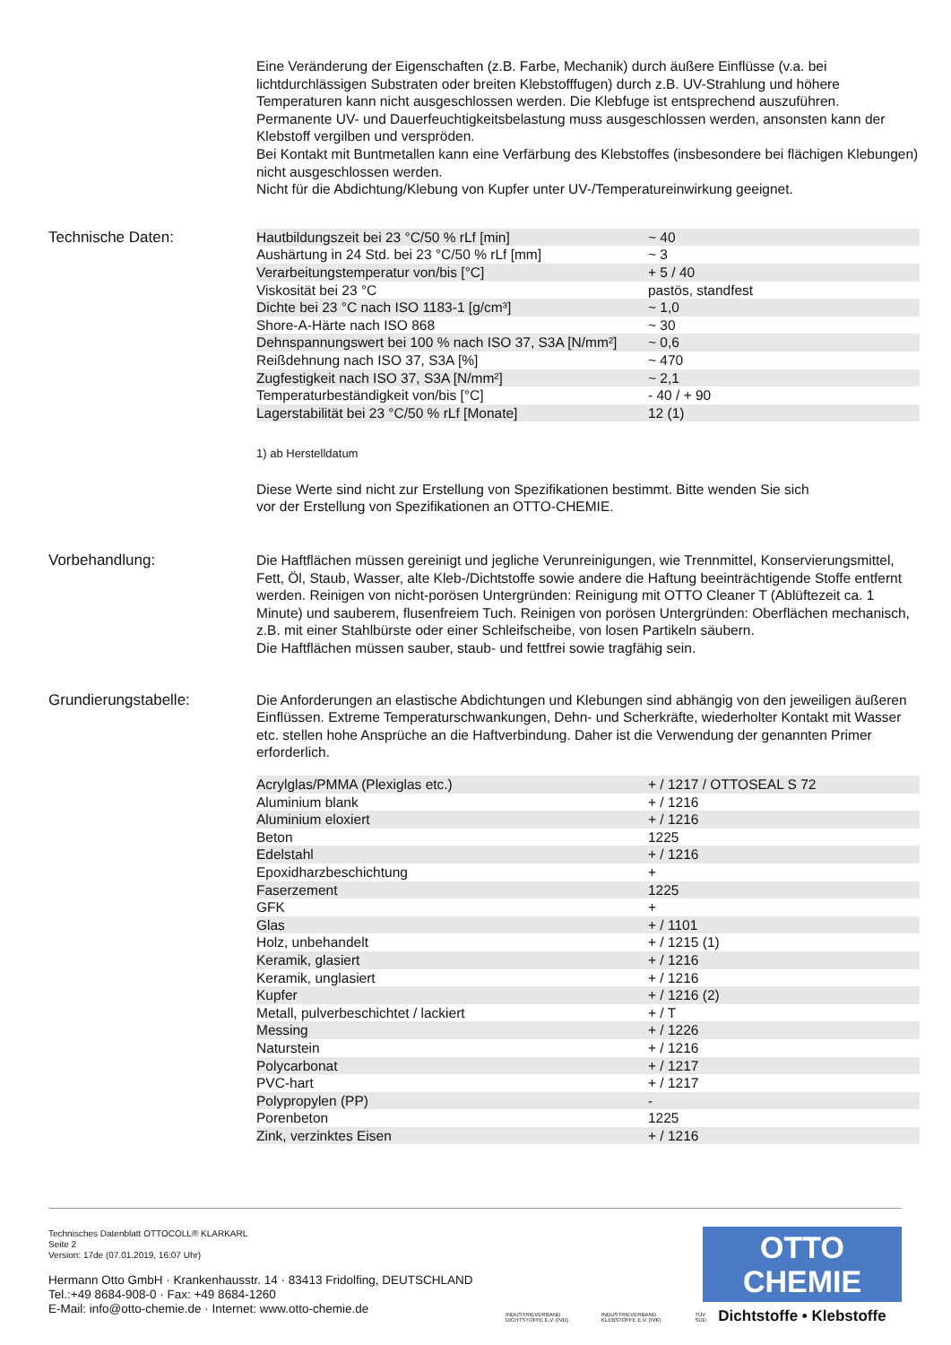Eine Veränderung der Eigenschaften (z.B. Farbe, Mechanik) durch äußere Einflüsse (v.a. bei lichtdurchlässigen Substraten oder breiten Klebstofffugen) durch z.B. UV-Strahlung und höhere Temperaturen kann nicht ausgeschlossen werden. Die Klebfuge ist entsprechend auszuführen.
Permanente UV- und Dauerfeuchtigkeitsbelastung muss ausgeschlossen werden, ansonsten kann der Klebstoff vergilben und verspröden.
Bei Kontakt mit Buntmetallen kann eine Verfärbung des Klebstoffes (insbesondere bei flächigen Klebungen) nicht ausgeschlossen werden.
Nicht für die Abdichtung/Klebung von Kupfer unter UV-/Temperatureinwirkung geeignet.
Technische Daten:
| Hautbildungszeit bei 23 °C/50 % rLf [min] | ~ 40 |
| Aushärtung in 24 Std. bei 23 °C/50 % rLf [mm] | ~ 3 |
| Verarbeitungstemperatur von/bis [°C] | + 5 / 40 |
| Viskosität bei 23 °C | pastös, standfest |
| Dichte bei 23 °C nach ISO 1183-1 [g/cm³] | ~ 1,0 |
| Shore-A-Härte nach ISO 868 | ~ 30 |
| Dehnspannungswert bei 100 % nach ISO 37, S3A [N/mm²] | ~ 0,6 |
| Reißdehnung nach ISO 37, S3A [%] | ~ 470 |
| Zugfestigkeit nach ISO 37, S3A [N/mm²] | ~ 2,1 |
| Temperaturbeständigkeit von/bis [°C] | - 40 / + 90 |
| Lagerstabilität bei 23 °C/50 % rLf [Monate] | 12 (1) |
1) ab Herstelldatum
Diese Werte sind nicht zur Erstellung von Spezifikationen bestimmt. Bitte wenden Sie sich
vor der Erstellung von Spezifikationen an OTTO-CHEMIE.
Vorbehandlung:
Die Haftflächen müssen gereinigt und jegliche Verunreinigungen, wie Trennmittel, Konservierungsmittel, Fett, Öl, Staub, Wasser, alte Kleb-/Dichtstoffe sowie andere die Haftung beeinträchtigende Stoffe entfernt werden. Reinigen von nicht-porösen Untergründen: Reinigung mit OTTO Cleaner T (Ablüftezeit ca. 1 Minute) und sauberem, flusenfreiem Tuch. Reinigen von porösen Untergründen: Oberflächen mechanisch, z.B. mit einer Stahlbürste oder einer Schleifscheibe, von losen Partikeln säubern.
Die Haftflächen müssen sauber, staub- und fettfrei sowie tragfähig sein.
Grundierungstabelle:
Die Anforderungen an elastische Abdichtungen und Klebungen sind abhängig von den jeweiligen äußeren Einflüssen. Extreme Temperaturschwankungen, Dehn- und Scherkräfte, wiederholter Kontakt mit Wasser etc. stellen hohe Ansprüche an die Haftverbindung. Daher ist die Verwendung der genannten Primer erforderlich.
| Acrylglas/PMMA (Plexiglas etc.) | + / 1217 / OTTOSEAL S 72 |
| Aluminium blank | + / 1216 |
| Aluminium eloxiert | + / 1216 |
| Beton | 1225 |
| Edelstahl | + / 1216 |
| Epoxidharzbeschichtung | + |
| Faserzement | 1225 |
| GFK | + |
| Glas | + / 1101 |
| Holz, unbehandelt | + / 1215 (1) |
| Keramik, glasiert | + / 1216 |
| Keramik, unglasiert | + / 1216 |
| Kupfer | + / 1216 (2) |
| Metall, pulverbeschichtet / lackiert | + / T |
| Messing | + / 1226 |
| Naturstein | + / 1216 |
| Polycarbonat | + / 1217 |
| PVC-hart | + / 1217 |
| Polypropylen (PP) | - |
| Porenbeton | 1225 |
| Zink, verzinktes Eisen | + / 1216 |
Technisches Datenblatt OTTOCOLL® KLARKARL
Seite 2
Version: 17de (07.01.2019, 16:07 Uhr)
Hermann Otto GmbH · Krankenhausstr. 14 · 83413 Fridolfing, DEUTSCHLAND
Tel.:+49 8684-908-0 · Fax: +49 8684-1260
E-Mail: info@otto-chemie.de · Internet: www.otto-chemie.de
INDUSTRIEVERBAND DICHTSTOFFE E.V. (IVD) INDUSTRIEVERBAND KLEBSTOFFE E.V. (IVK) TÜV SÜD
OTTO
CHEMIE
Dichtstoffe • Klebstoffe